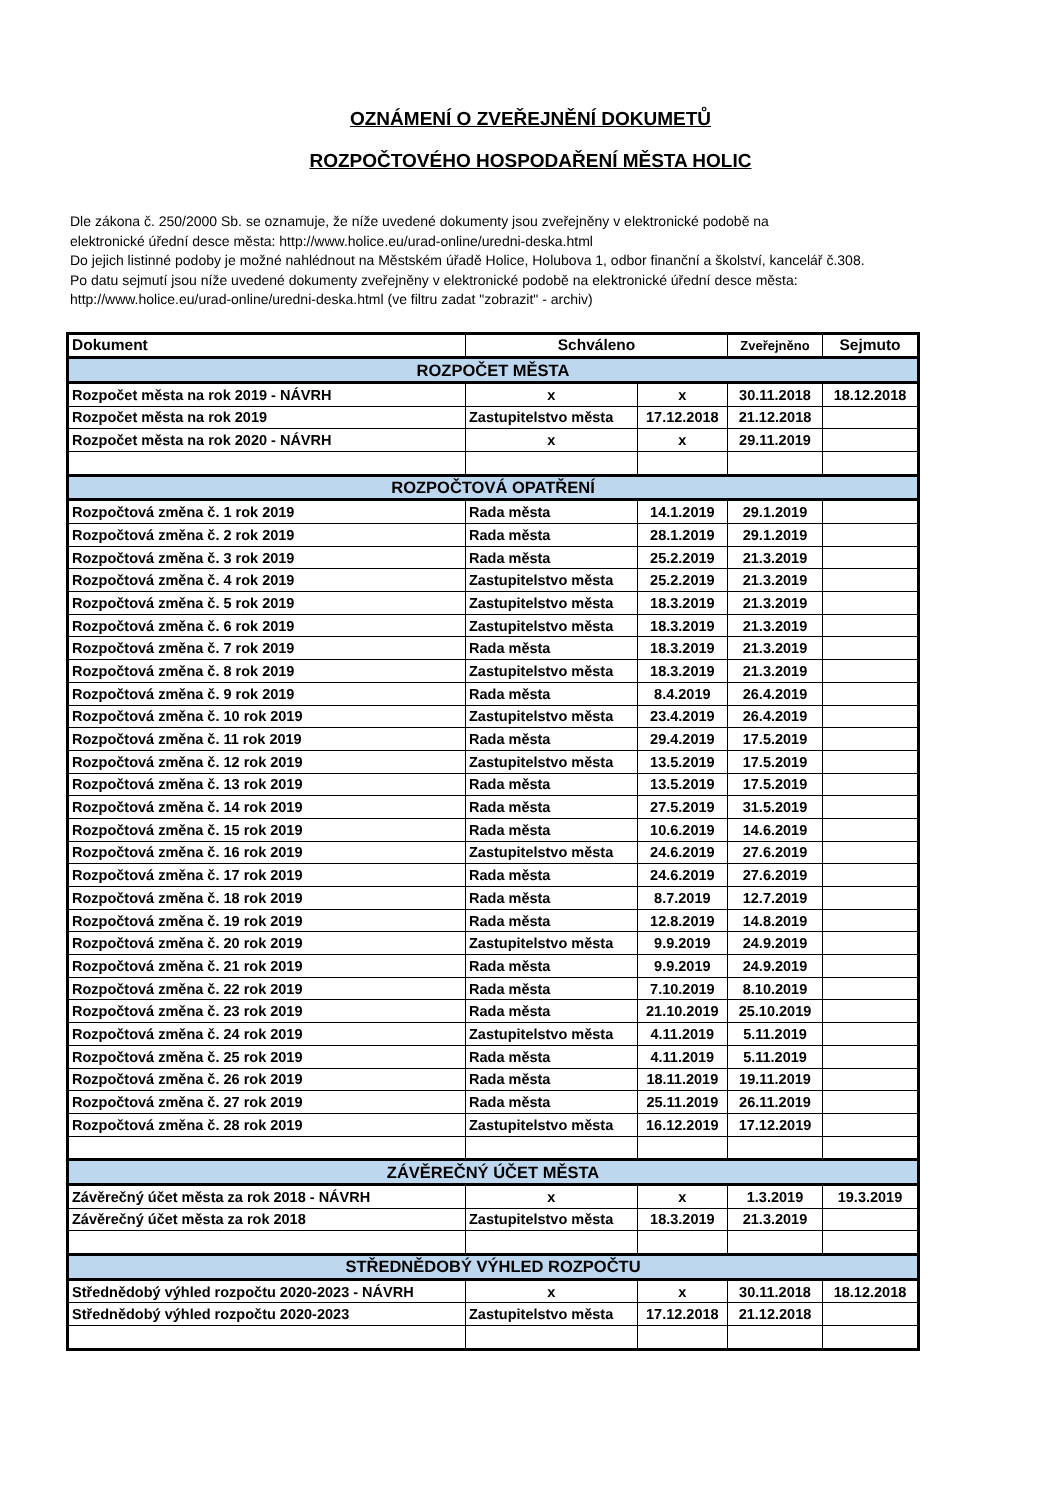OZNÁMENÍ O ZVEŘEJNĚNÍ DOKUMETŮ
ROZPOČTOVÉHO HOSPODAŘENÍ MĚSTA HOLIC
Dle zákona č. 250/2000 Sb. se oznamuje, že níže uvedené dokumenty jsou zveřejněny v elektronické podobě na
elektronické úřední desce města: http://www.holice.eu/urad-online/uredni-deska.html
Do jejich listinné podoby je možné nahlédnout na Městském úřadě Holice, Holubova 1, odbor finanční a školství, kancelář č.308.
Po datu sejmutí jsou níže uvedené dokumenty zveřejněny v elektronické podobě na elektronické úřední desce města:
http://www.holice.eu/urad-online/uredni-deska.html (ve filtru zadat "zobrazit" - archiv)
| Dokument | Schváleno | | Zveřejněno | Sejmuto |
| --- | --- | --- | --- | --- |
| ROZPOČET MĚSTA | | | | |
| Rozpočet města na rok 2019 - NÁVRH | x | x | 30.11.2018 | 18.12.2018 |
| Rozpočet města na rok 2019 | Zastupitelstvo města | 17.12.2018 | 21.12.2018 | |
| Rozpočet města na rok 2020 - NÁVRH | x | x | 29.11.2019 | |
| ROZPOČTOVÁ OPATŘENÍ | | | | |
| Rozpočtová změna č. 1 rok 2019 | Rada města | 14.1.2019 | 29.1.2019 | |
| Rozpočtová změna č. 2 rok 2019 | Rada města | 28.1.2019 | 29.1.2019 | |
| Rozpočtová změna č. 3 rok 2019 | Rada města | 25.2.2019 | 21.3.2019 | |
| Rozpočtová změna č. 4 rok 2019 | Zastupitelstvo města | 25.2.2019 | 21.3.2019 | |
| Rozpočtová změna č. 5 rok 2019 | Zastupitelstvo města | 18.3.2019 | 21.3.2019 | |
| Rozpočtová změna č. 6 rok 2019 | Zastupitelstvo města | 18.3.2019 | 21.3.2019 | |
| Rozpočtová změna č. 7 rok 2019 | Rada města | 18.3.2019 | 21.3.2019 | |
| Rozpočtová změna č. 8 rok 2019 | Zastupitelstvo města | 18.3.2019 | 21.3.2019 | |
| Rozpočtová změna č. 9 rok 2019 | Rada města | 8.4.2019 | 26.4.2019 | |
| Rozpočtová změna č. 10 rok 2019 | Zastupitelstvo města | 23.4.2019 | 26.4.2019 | |
| Rozpočtová změna č. 11 rok 2019 | Rada města | 29.4.2019 | 17.5.2019 | |
| Rozpočtová změna č. 12 rok 2019 | Zastupitelstvo města | 13.5.2019 | 17.5.2019 | |
| Rozpočtová změna č. 13 rok 2019 | Rada města | 13.5.2019 | 17.5.2019 | |
| Rozpočtová změna č. 14 rok 2019 | Rada města | 27.5.2019 | 31.5.2019 | |
| Rozpočtová změna č. 15 rok 2019 | Rada města | 10.6.2019 | 14.6.2019 | |
| Rozpočtová změna č. 16 rok 2019 | Zastupitelstvo města | 24.6.2019 | 27.6.2019 | |
| Rozpočtová změna č. 17 rok 2019 | Rada města | 24.6.2019 | 27.6.2019 | |
| Rozpočtová změna č. 18 rok 2019 | Rada města | 8.7.2019 | 12.7.2019 | |
| Rozpočtová změna č. 19 rok 2019 | Rada města | 12.8.2019 | 14.8.2019 | |
| Rozpočtová změna č. 20 rok 2019 | Zastupitelstvo města | 9.9.2019 | 24.9.2019 | |
| Rozpočtová změna č. 21 rok 2019 | Rada města | 9.9.2019 | 24.9.2019 | |
| Rozpočtová změna č. 22 rok 2019 | Rada města | 7.10.2019 | 8.10.2019 | |
| Rozpočtová změna č. 23 rok 2019 | Rada města | 21.10.2019 | 25.10.2019 | |
| Rozpočtová změna č. 24 rok 2019 | Zastupitelstvo města | 4.11.2019 | 5.11.2019 | |
| Rozpočtová změna č. 25 rok 2019 | Rada města | 4.11.2019 | 5.11.2019 | |
| Rozpočtová změna č. 26 rok 2019 | Rada města | 18.11.2019 | 19.11.2019 | |
| Rozpočtová změna č. 27 rok 2019 | Rada města | 25.11.2019 | 26.11.2019 | |
| Rozpočtová změna č. 28 rok 2019 | Zastupitelstvo města | 16.12.2019 | 17.12.2019 | |
| ZÁVĚREČNÝ ÚČET MĚSTA | | | | |
| Závěrečný účet města za rok 2018 - NÁVRH | x | x | 1.3.2019 | 19.3.2019 |
| Závěrečný účet města za rok 2018 | Zastupitelstvo města | 18.3.2019 | 21.3.2019 | |
| STŘEDNĚDOBÝ VÝHLED ROZPOČTU | | | | |
| Střednědobý výhled rozpočtu 2020-2023 - NÁVRH | x | x | 30.11.2018 | 18.12.2018 |
| Střednědobý výhled rozpočtu 2020-2023 | Zastupitelstvo města | 17.12.2018 | 21.12.2018 | |